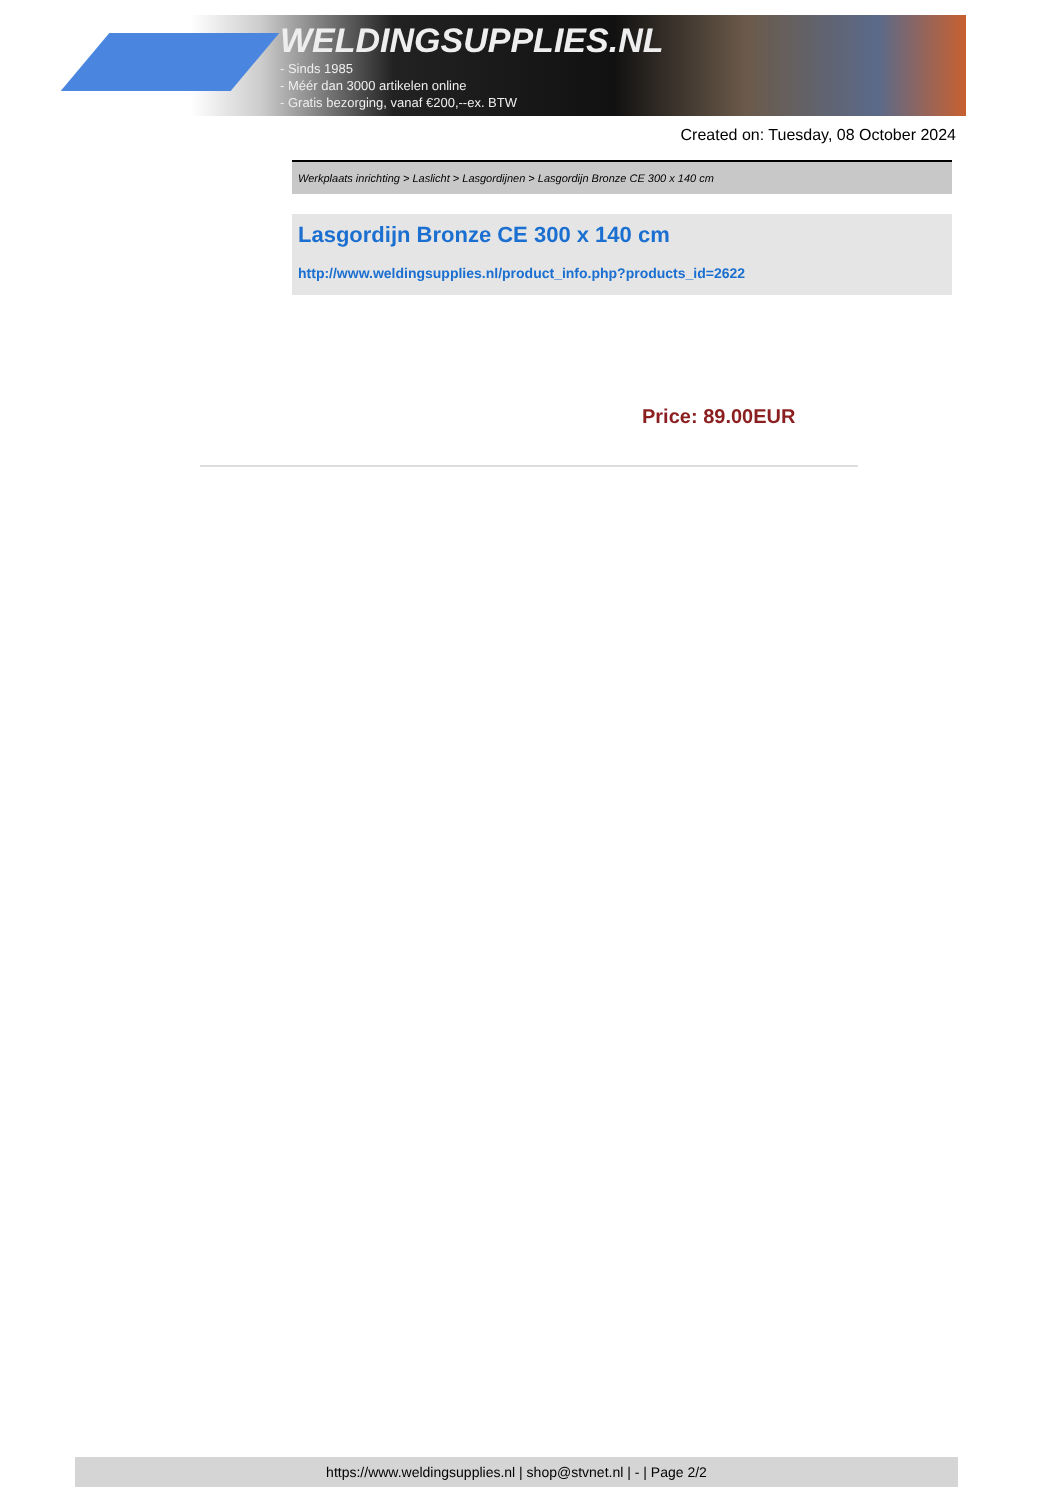WELDINGSUPPLIES.NL
- Sinds 1985
- Méér dan 3000 artikelen online
- Gratis bezorging, vanaf €200,--ex. BTW
Created on: Tuesday, 08 October 2024
Werkplaats inrichting > Laslicht > Lasgordijnen > Lasgordijn Bronze CE 300 x 140 cm
Lasgordijn Bronze CE 300 x 140 cm
http://www.weldingsupplies.nl/product_info.php?products_id=2622
Price: 89.00EUR
https://www.weldingsupplies.nl | shop@stvnet.nl | - | Page 2/2